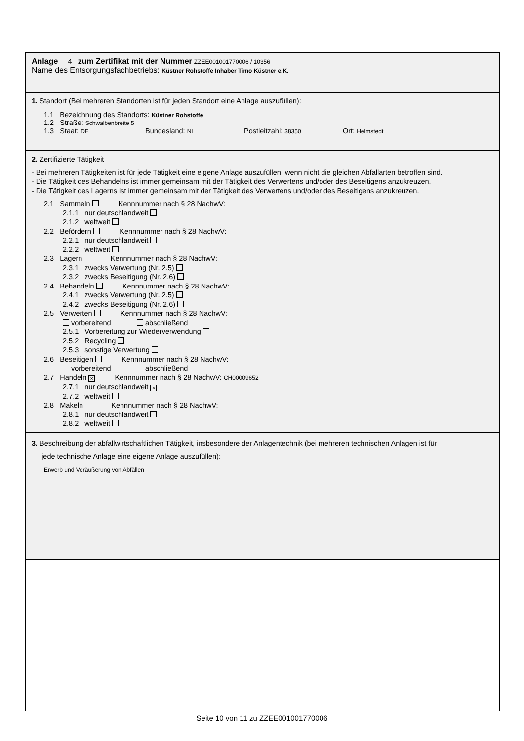Anlage 4 zum Zertifikat mit der Nummer ZZEE001001770006 / 10356
Name des Entsorgungsfachbetriebs: Küstner Rohstoffe Inhaber Timo Küstner e.K.
1. Standort (Bei mehreren Standorten ist für jeden Standort eine Anlage auszufüllen):
1.1 Bezeichnung des Standorts: Küstner Rohstoffe
1.2 Straße: Schwalbenbreite 5
1.3 Staat: DE Bundesland: NI Postleitzahl: 38350 Ort: Helmstedt
2. Zertifizierte Tätigkeit
- Bei mehreren Tätigkeiten ist für jede Tätigkeit eine eigene Anlage auszufüllen, wenn nicht die gleichen Abfallarten betroffen sind.
- Die Tätigkeit des Behandelns ist immer gemeinsam mit der Tätigkeit des Verwertens und/oder des Beseitigens anzukreuzen.
- Die Tätigkeit des Lagerns ist immer gemeinsam mit der Tätigkeit des Verwertens und/oder des Beseitigens anzukreuzen.
2.1 Sammeln Kennnummer nach § 28 NachwV:
2.1.1 nur deutschlandweit
2.1.2 weltweit
2.2 Befördern Kennnummer nach § 28 NachwV:
2.2.1 nur deutschlandweit
2.2.2 weltweit
2.3 Lagern Kennnummer nach § 28 NachwV:
2.3.1 zwecks Verwertung (Nr. 2.5)
2.3.2 zwecks Beseitigung (Nr. 2.6)
2.4 Behandeln Kennnummer nach § 28 NachwV:
2.4.1 zwecks Verwertung (Nr. 2.5)
2.4.2 zwecks Beseitigung (Nr. 2.6)
2.5 Verwerten Kennnummer nach § 28 NachwV:
vorbereitend abschließend
2.5.1 Vorbereitung zur Wiederverwendung
2.5.2 Recycling
2.5.3 sonstige Verwertung
2.6 Beseitigen Kennnummer nach § 28 NachwV:
vorbereitend abschließend
2.7 Handeln × Kennnummer nach § 28 NachwV: CH00009652
2.7.1 nur deutschlandweit ×
2.7.2 weltweit
2.8 Makeln Kennnummer nach § 28 NachwV:
2.8.1 nur deutschlandweit
2.8.2 weltweit
3. Beschreibung der abfallwirtschaftlichen Tätigkeit, insbesondere der Anlagentechnik (bei mehreren technischen Anlagen ist für
jede technische Anlage eine eigene Anlage auszufüllen):
Erwerb und Veräußerung von Abfällen
Seite 10 von 11 zu ZZEE001001770006